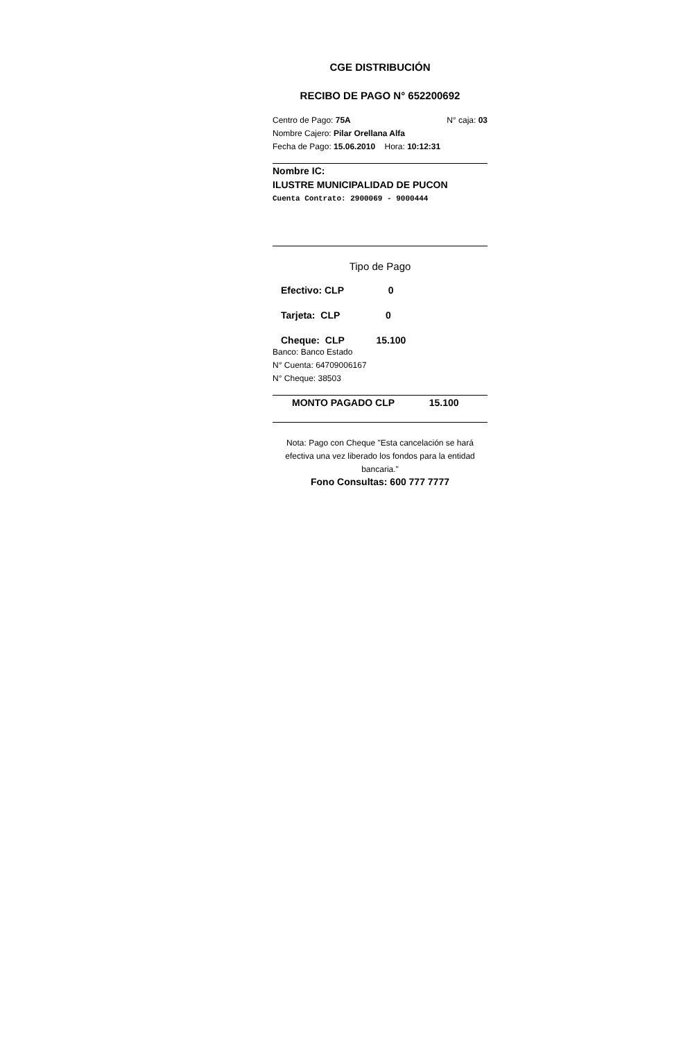CGE DISTRIBUCIÓN
RECIBO DE PAGO N° 652200692
Centro de Pago: 75A N° caja: 03
Nombre Cajero: Pilar Orellana Alfa
Fecha de Pago: 15.06.2010 Hora: 10:12:31
Nombre IC:
ILUSTRE MUNICIPALIDAD DE PUCON
Cuenta Contrato: 2900069 - 9000444
Tipo de Pago
Efectivo: CLP 0
Tarjeta: CLP 0
Cheque: CLP 15.100
Banco: Banco Estado
N° Cuenta: 64709006167
N° Cheque: 38503
MONTO PAGADO CLP 15.100
Nota: Pago con Cheque "Esta cancelación se hará efectiva una vez liberado los fondos para la entidad bancaria."
Fono Consultas: 600 777 7777